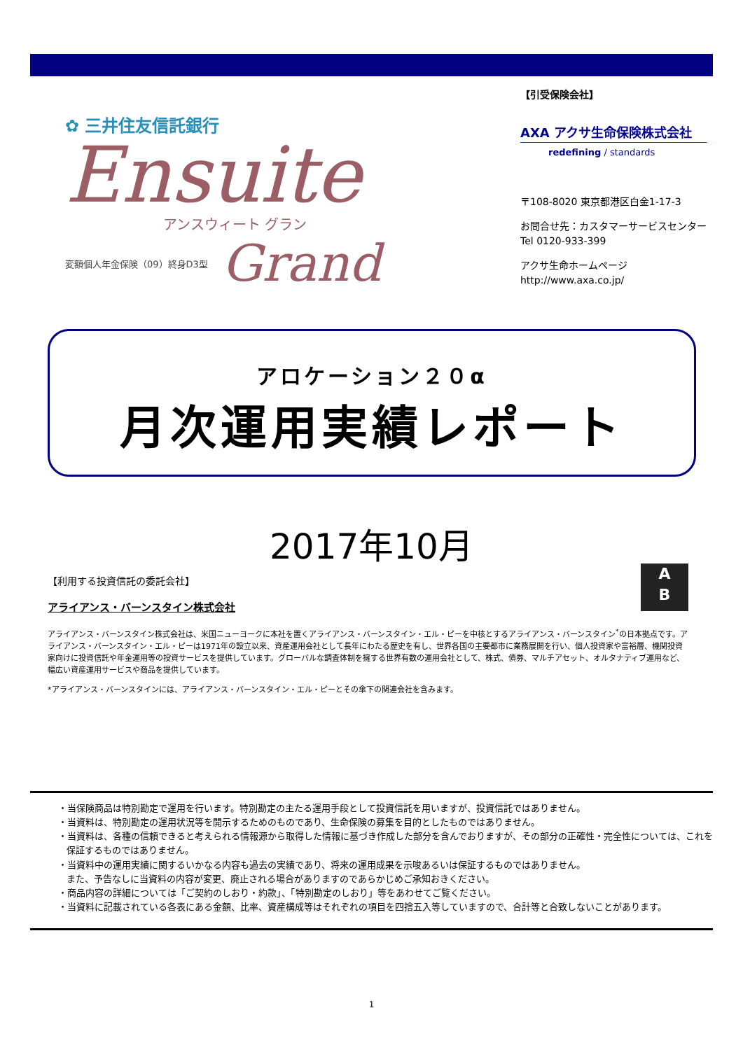✿ 三井住友信託銀行
Ensuite
アンスウィート グラン
変額個人年金保険（09）終身D3型 Grand
【引受保険会社】
AXA アクサ生命保険株式会社
redefining / standards
〒108-8020 東京都港区白金1-17-3
お問合せ先：カスタマーサービスセンター
Tel 0120-933-399
アクサ生命ホームページ
http://www.axa.co.jp/
アロケーション２０α
月次運用実績レポート
2017年10月
A
B
【利用する投資信託の委託会社】
アライアンス・バーンスタイン株式会社
アライアンス・バーンスタイン株式会社は、米国ニューヨークに本社を置くアライアンス・バーンスタイン・エル・ピーを中核とするアライアンス・バーンスタイン<sup>*</sup>の日本拠点です。アライアンス・バーンスタイン・エル・ピーは1971年の設立以来、資産運用会社として長年にわたる歴史を有し、世界各国の主要都市に業務展開を行い、個人投資家や富裕層、機関投資家向けに投資信託や年金運用等の投資サービスを提供しています。グローバルな調査体制を擁する世界有数の運用会社として、株式、債券、マルチアセット、オルタナティブ運用など、幅広い資産運用サービスや商品を提供しています。
*アライアンス・バーンスタインには、アライアンス・バーンスタイン・エル・ピーとその傘下の関連会社を含みます。
・当保険商品は特別勘定で運用を行います。特別勘定の主たる運用手段として投資信託を用いますが、投資信託ではありません。
・当資料は、特別勘定の運用状況等を開示するためのものであり、生命保険の募集を目的としたものではありません。
・当資料は、各種の信頼できると考えられる情報源から取得した情報に基づき作成した部分を含んでおりますが、その部分の正確性・完全性については、これを保証するものではありません。
・当資料中の運用実績に関するいかなる内容も過去の実績であり、将来の運用成果を示唆あるいは保証するものではありません。
また、予告なしに当資料の内容が変更、廃止される場合がありますのであらかじめご承知おきください。
・商品内容の詳細については「ご契約のしおり・約款」、「特別勘定のしおり」等をあわせてご覧ください。
・当資料に記載されている各表にある金額、比率、資産構成等はそれぞれの項目を四捨五入等していますので、合計等と合致しないことがあります。
1